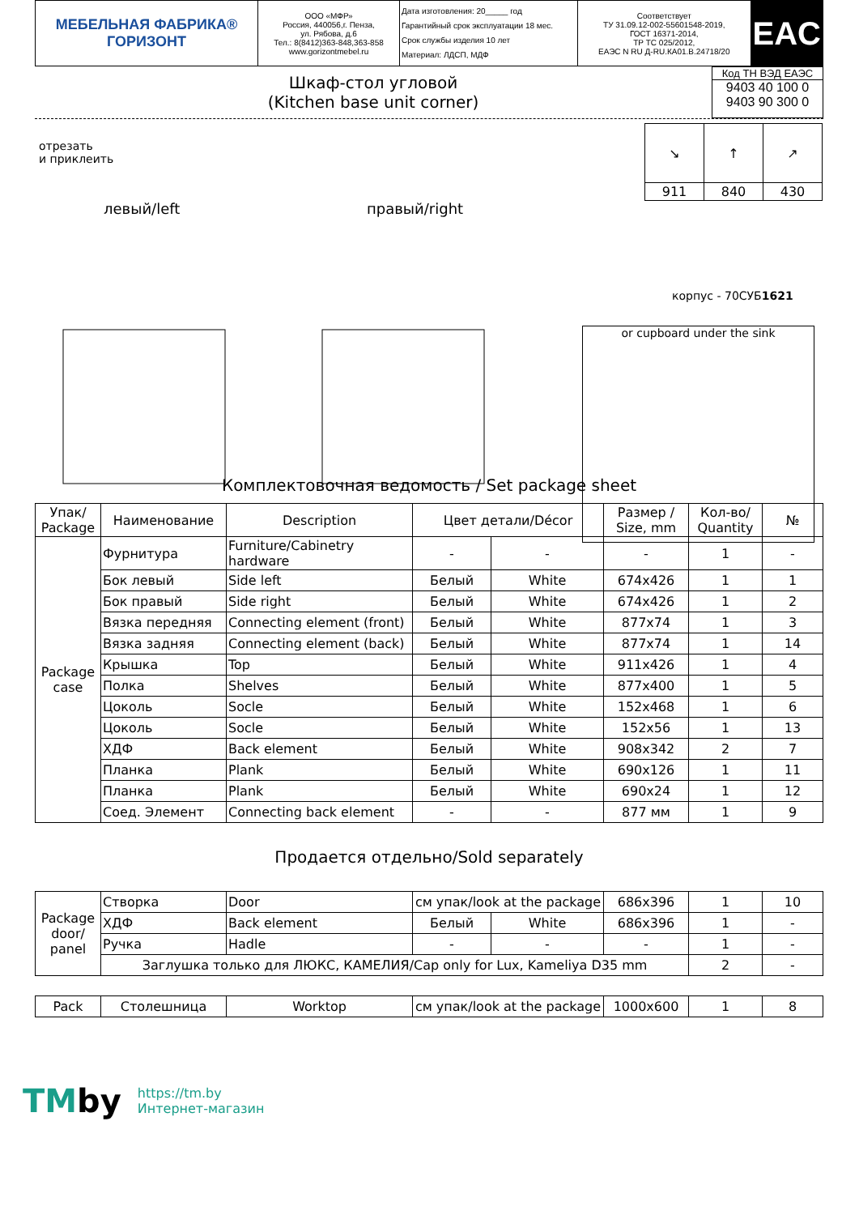| МЕБЕЛЬНАЯ ФАБРИКА® ГОРИЗОНТ | ООО «МФР» Россия, 440056,г. Пенза, ул. Рябова, д.6 Тел.: 8(8412)363-848,363-858 www.gorizontmebel.ru | Дата изготовления: 20_____ год Гарантийный срок эксплуатации 18 мес. Срок службы изделия 10 лет Материал: ЛДСП, МДФ | Соответствует ТУ 31.09.12-002-55601548-2019, ГОСТ 16371-2014, ТР ТС 025/2012, ЕАЭС N RU Д-RU.КА01.В.24718/20 | EAC |
Шкаф-стол угловой
(Kitchen base unit corner)
Код ТН ВЭД ЕАЭС
9403 40 100 0
9403 90 300 0
отрезать
и приклеить
левый/left правый/right
| ↘ | ↑ | ↗ |
| 911 | 840 | 430 |
корпус - 70СУБ1621
or cupboard under the sink
Комплектовочная ведомость / Set package sheet
| Упак/ Package | Наименование | Description | Цвет детали/Décor | | Размер / Size, mm | Кол-во/ Quantity | № |
| --- | --- | --- | --- | --- | --- | --- | --- |
| Package case | Фурнитура | Furniture/Cabinetry hardware | - | - | - | 1 | - |
| | Бок левый | Side left | Белый | White | 674x426 | 1 | 1 |
| | Бок правый | Side right | Белый | White | 674x426 | 1 | 2 |
| | Вязка передняя | Connecting element (front) | Белый | White | 877x74 | 1 | 3 |
| | Вязка задняя | Connecting element (back) | Белый | White | 877x74 | 1 | 14 |
| | Крышка | Top | Белый | White | 911x426 | 1 | 4 |
| | Полка | Shelves | Белый | White | 877x400 | 1 | 5 |
| | Цоколь | Socle | Белый | White | 152x468 | 1 | 6 |
| | Цоколь | Socle | Белый | White | 152x56 | 1 | 13 |
| | ХДФ | Back element | Белый | White | 908x342 | 2 | 7 |
| | Планка | Plank | Белый | White | 690x126 | 1 | 11 |
| | Планка | Plank | Белый | White | 690x24 | 1 | 12 |
| | Соед. Элемент | Connecting back element | - | - | 877 мм | 1 | 9 |
Продается отдельно/Sold separately
| Package door/ panel | Створка | Door | см упак/look at the package | | 686x396 | 1 | 10 |
| | ХДФ | Back element | Белый | White | 686x396 | 1 | - |
| | Ручка | Hadle | - | - | - | 1 | - |
| | Заглушка только для ЛЮКС, КАМЕЛИЯ/Cap only for Lux, Kameliya D35 mm | | | | | 2 | - |
| Pack | Столешница | Worktop | см упак/look at the package | 1000x600 | 1 | 8 |
TMby
https://tm.by
Интернет-магазин